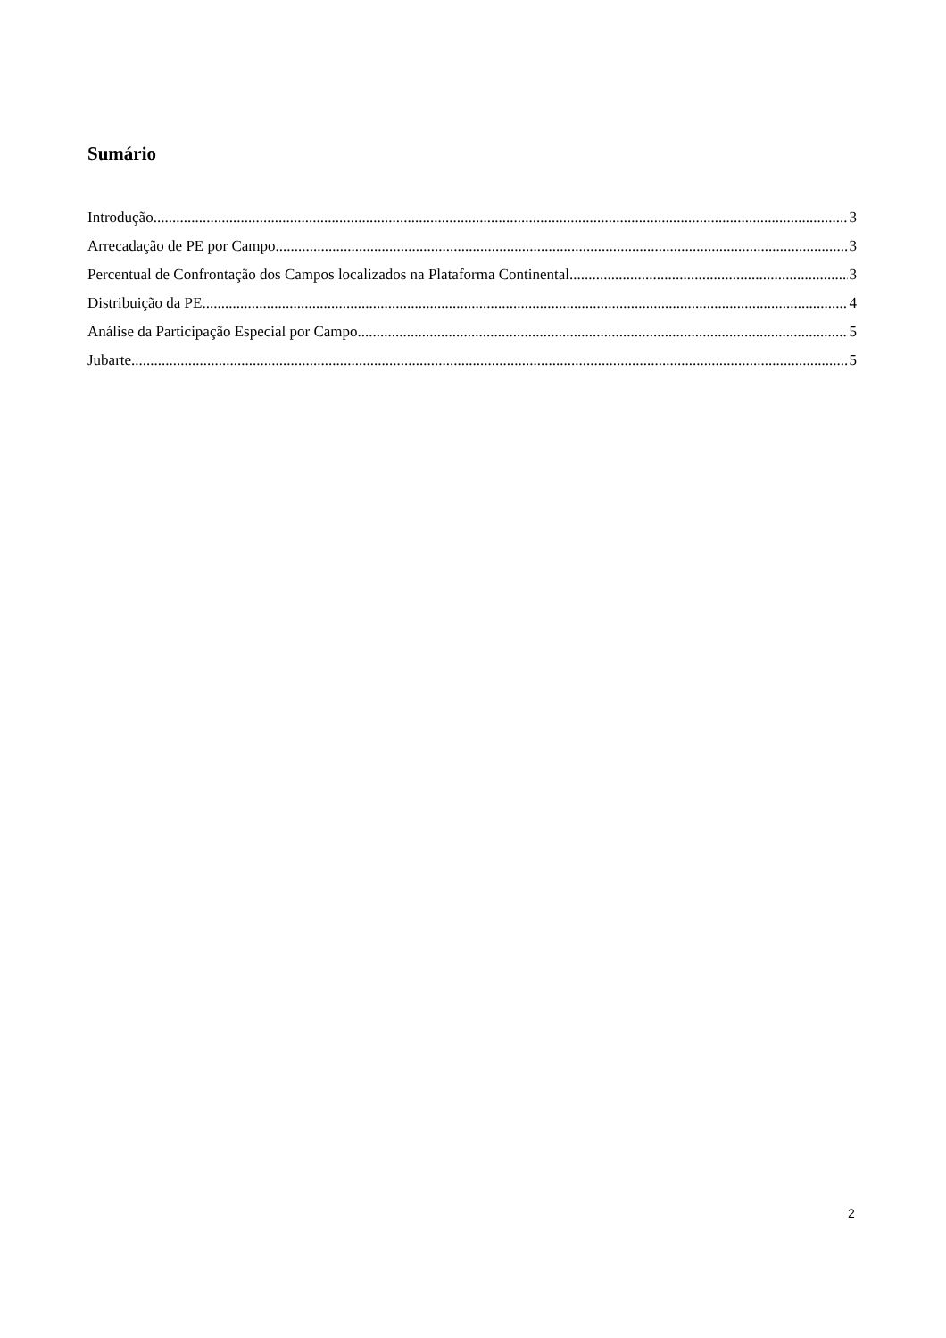Sumário
Introdução 3
Arrecadação de PE por Campo 3
Percentual de Confrontação dos Campos localizados na Plataforma Continental 3
Distribuição da PE 4
Análise da Participação Especial por Campo 5
Jubarte 5
2